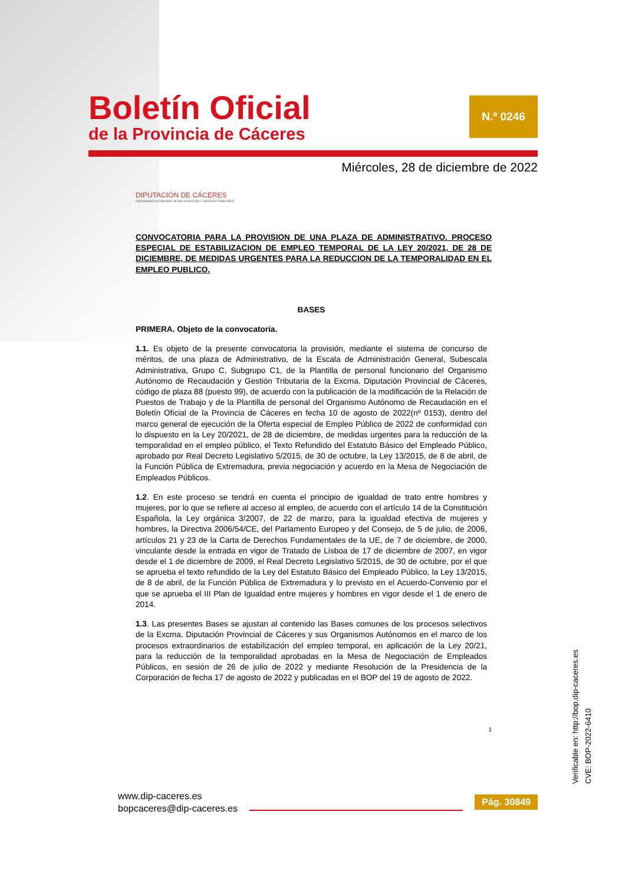Boletín Oficial
de la Provincia de Cáceres
N.º 0246
Miércoles, 28 de diciembre de 2022
DIPUTACIÓN DE CÁCERES
ORGANISMO AUTÓNOMO DE RECAUDACIÓN Y GESTIÓN TRIBUTARIA
CONVOCATORIA PARA LA PROVISION DE UNA PLAZA DE ADMINISTRATIVO. PROCESO ESPECIAL DE ESTABILIZACION DE EMPLEO TEMPORAL DE LA LEY 20/2021, DE 28 DE DICIEMBRE, DE MEDIDAS URGENTES PARA LA REDUCCION DE LA TEMPORALIDAD EN EL EMPLEO PUBLICO.
BASES
PRIMERA. Objeto de la convocatoria.
1.1. Es objeto de la presente convocatoria la provisión, mediante el sistema de concurso de méritos, de una plaza de Administrativo, de la Escala de Administración General, Subescala Administrativa, Grupo C, Subgrupo C1, de la Plantilla de personal funcionario del Organismo Autónomo de Recaudación y Gestión Tributaria de la Excma. Diputación Provincial de Cáceres, código de plaza 88 (puesto 99), de acuerdo con la publicación de la modificación de la Relación de Puestos de Trabajo y de la Plantilla de personal del Organismo Autónomo de Recaudación en el Boletín Oficial de la Provincia de Cáceres en fecha 10 de agosto de 2022(nº 0153), dentro del marco general de ejecución de la Oferta especial de Empleo Público de 2022 de conformidad con lo dispuesto en la Ley 20/2021, de 28 de diciembre, de medidas urgentes para la reducción de la temporalidad en el empleo público, el Texto Refundido del Estatuto Básico del Empleado Público, aprobado por Real Decreto Legislativo 5/2015, de 30 de octubre, la Ley 13/2015, de 8 de abril, de la Función Pública de Extremadura, previa negociación y acuerdo en la Mesa de Negociación de Empleados Públicos.
1.2. En este proceso se tendrá en cuenta el principio de igualdad de trato entre hombres y mujeres, por lo que se refiere al acceso al empleo, de acuerdo con el artículo 14 de la Constitución Española, la Ley orgánica 3/2007, de 22 de marzo, para la igualdad efectiva de mujeres y hombres, la Directiva 2006/54/CE, del Parlamento Europeo y del Consejo, de 5 de julio, de 2006, artículos 21 y 23 de la Carta de Derechos Fundamentales de la UE, de 7 de diciembre, de 2000, vinculante desde la entrada en vigor de Tratado de Lisboa de 17 de diciembre de 2007, en vigor desde el 1 de diciembre de 2009, el Real Decreto Legislativo 5/2015, de 30 de octubre, por el que se aprueba el texto refundido de la Ley del Estatuto Básico del Empleado Público, la Ley 13/2015, de 8 de abril, de la Función Pública de Extremadura y lo previsto en el Acuerdo-Convenio por el que se aprueba el III Plan de Igualdad entre mujeres y hombres en vigor desde el 1 de enero de 2014.
1.3. Las presentes Bases se ajustan al contenido las Bases comunes de los procesos selectivos de la Excma. Diputación Provincial de Cáceres y sus Organismos Autónomos en el marco de los procesos extraordinarios de estabilización del empleo temporal, en aplicación de la Ley 20/21, para la reducción de la temporalidad aprobadas en la Mesa de Negociación de Empleados Públicos, en sesión de 26 de julio de 2022 y mediante Resolución de la Presidencia de la Corporación de fecha 17 de agosto de 2022 y publicadas en el BOP del 19 de agosto de 2022.
1
Verificable en: http://bop.dip-caceres.es
CVE: BOP-2022-6410
www.dip-caceres.es
bopcaceres@dip-caceres.es
Pág. 30849